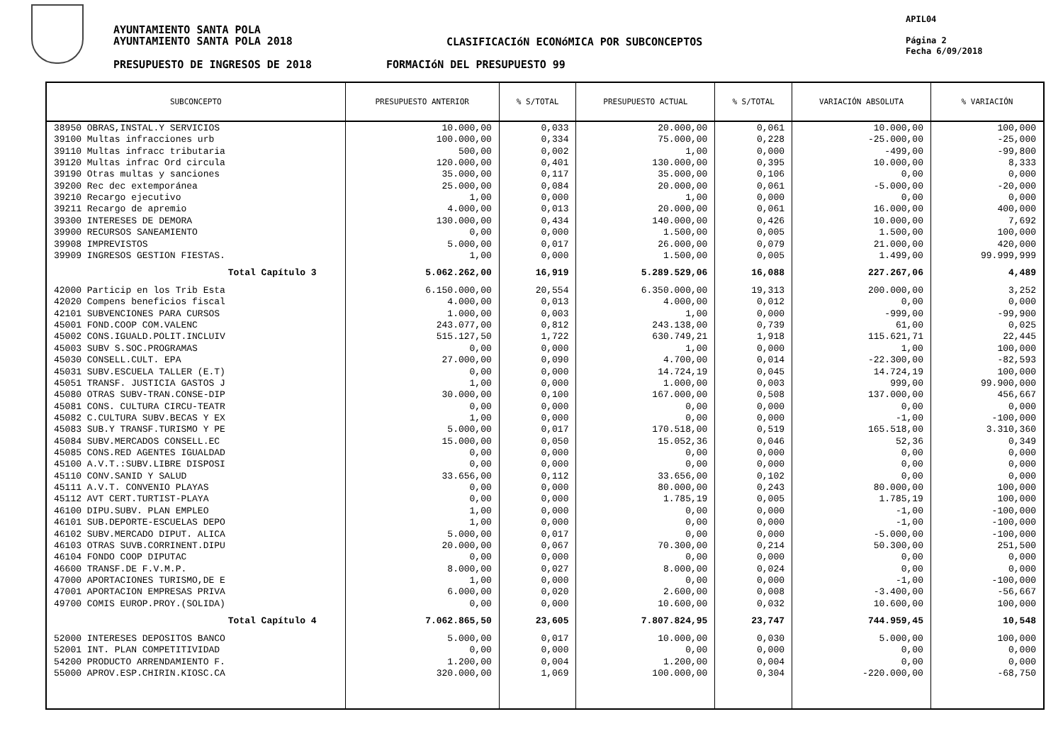AYUNTAMIENTO SANTA POLA
AYUNTAMIENTO SANTA POLA 2018
CLASIFICACIóN ECONóMICA POR SUBCONCEPTOS
APIL04
Página 2
Fecha 6/09/2018
PRESUPUESTO DE INGRESOS DE 2018
FORMACIóN DEL PRESUPUESTO 99
| SUBCONCEPTO | PRESUPUESTO ANTERIOR | % S/TOTAL | PRESUPUESTO ACTUAL | % S/TOTAL | VARIACIÓN ABSOLUTA | % VARIACIÓN |
| --- | --- | --- | --- | --- | --- | --- |
| 38950 OBRAS,INSTAL.Y SERVICIOS | 10.000,00 | 0,033 | 20.000,00 | 0,061 | 10.000,00 | 100,000 |
| 39100 Multas infracciones urb | 100.000,00 | 0,334 | 75.000,00 | 0,228 | -25.000,00 | -25,000 |
| 39110 Multas infracc tributaria | 500,00 | 0,002 | 1,00 | 0,000 | -499,00 | -99,800 |
| 39120 Multas infrac Ord circula | 120.000,00 | 0,401 | 130.000,00 | 0,395 | 10.000,00 | 8,333 |
| 39190 Otras multas y sanciones | 35.000,00 | 0,117 | 35.000,00 | 0,106 | 0,00 | 0,000 |
| 39200 Rec dec extemporánea | 25.000,00 | 0,084 | 20.000,00 | 0,061 | -5.000,00 | -20,000 |
| 39210 Recargo ejecutivo | 1,00 | 0,000 | 1,00 | 0,000 | 0,00 | 0,000 |
| 39211 Recargo de apremio | 4.000,00 | 0,013 | 20.000,00 | 0,061 | 16.000,00 | 400,000 |
| 39300 INTERESES DE DEMORA | 130.000,00 | 0,434 | 140.000,00 | 0,426 | 10.000,00 | 7,692 |
| 39900 RECURSOS SANEAMIENTO | 0,00 | 0,000 | 1.500,00 | 0,005 | 1.500,00 | 100,000 |
| 39908 IMPREVISTOS | 5.000,00 | 0,017 | 26.000,00 | 0,079 | 21.000,00 | 420,000 |
| 39909 INGRESOS GESTION FIESTAS. | 1,00 | 0,000 | 1.500,00 | 0,005 | 1.499,00 | 99.999,999 |
| Total Capítulo 3 | 5.062.262,00 | 16,919 | 5.289.529,06 | 16,088 | 227.267,06 | 4,489 |
| 42000 Particip en los Trib Esta | 6.150.000,00 | 20,554 | 6.350.000,00 | 19,313 | 200.000,00 | 3,252 |
| 42020 Compens beneficios fiscal | 4.000,00 | 0,013 | 4.000,00 | 0,012 | 0,00 | 0,000 |
| 42101 SUBVENCIONES PARA CURSOS | 1.000,00 | 0,003 | 1,00 | 0,000 | -999,00 | -99,900 |
| 45001 FOND.COOP COM.VALENC | 243.077,00 | 0,812 | 243.138,00 | 0,739 | 61,00 | 0,025 |
| 45002 CONS.IGUALD.POLIT.INCLUIV | 515.127,50 | 1,722 | 630.749,21 | 1,918 | 115.621,71 | 22,445 |
| 45003 SUBV S.SOC.PROGRAMAS | 0,00 | 0,000 | 1,00 | 0,000 | 1,00 | 100,000 |
| 45030 CONSELL.CULT. EPA | 27.000,00 | 0,090 | 4.700,00 | 0,014 | -22.300,00 | -82,593 |
| 45031 SUBV.ESCUELA TALLER (E.T) | 0,00 | 0,000 | 14.724,19 | 0,045 | 14.724,19 | 100,000 |
| 45051 TRANSF. JUSTICIA GASTOS J | 1,00 | 0,000 | 1.000,00 | 0,003 | 999,00 | 99.900,000 |
| 45080 OTRAS SUBV-TRAN.CONSE-DIP | 30.000,00 | 0,100 | 167.000,00 | 0,508 | 137.000,00 | 456,667 |
| 45081 CONS. CULTURA CIRCU-TEATR | 0,00 | 0,000 | 0,00 | 0,000 | 0,00 | 0,000 |
| 45082 C.CULTURA SUBV.BECAS Y EX | 1,00 | 0,000 | 0,00 | 0,000 | -1,00 | -100,000 |
| 45083 SUB.Y TRANSF.TURISMO Y PE | 5.000,00 | 0,017 | 170.518,00 | 0,519 | 165.518,00 | 3.310,360 |
| 45084 SUBV.MERCADOS CONSELL.EC | 15.000,00 | 0,050 | 15.052,36 | 0,046 | 52,36 | 0,349 |
| 45085 CONS.RED AGENTES IGUALDAD | 0,00 | 0,000 | 0,00 | 0,000 | 0,00 | 0,000 |
| 45100 A.V.T.:SUBV.LIBRE DISPOSI | 0,00 | 0,000 | 0,00 | 0,000 | 0,00 | 0,000 |
| 45110 CONV.SANID Y SALUD | 33.656,00 | 0,112 | 33.656,00 | 0,102 | 0,00 | 0,000 |
| 45111 A.V.T. CONVENIO PLAYAS | 0,00 | 0,000 | 80.000,00 | 0,243 | 80.000,00 | 100,000 |
| 45112 AVT CERT.TURTIST-PLAYA | 0,00 | 0,000 | 1.785,19 | 0,005 | 1.785,19 | 100,000 |
| 46100 DIPU.SUBV. PLAN EMPLEO | 1,00 | 0,000 | 0,00 | 0,000 | -1,00 | -100,000 |
| 46101 SUB.DEPORTE-ESCUELAS DEPO | 1,00 | 0,000 | 0,00 | 0,000 | -1,00 | -100,000 |
| 46102 SUBV.MERCADO DIPUT. ALICA | 5.000,00 | 0,017 | 0,00 | 0,000 | -5.000,00 | -100,000 |
| 46103 OTRAS SUVB.CORRINENT.DIPU | 20.000,00 | 0,067 | 70.300,00 | 0,214 | 50.300,00 | 251,500 |
| 46104 FONDO COOP DIPUTAC | 0,00 | 0,000 | 0,00 | 0,000 | 0,00 | 0,000 |
| 46600 TRANSF.DE F.V.M.P. | 8.000,00 | 0,027 | 8.000,00 | 0,024 | 0,00 | 0,000 |
| 47000 APORTACIONES TURISMO,DE E | 1,00 | 0,000 | 0,00 | 0,000 | -1,00 | -100,000 |
| 47001 APORTACION EMPRESAS PRIVA | 6.000,00 | 0,020 | 2.600,00 | 0,008 | -3.400,00 | -56,667 |
| 49700 COMIS EUROP.PROY.(SOLIDA) | 0,00 | 0,000 | 10.600,00 | 0,032 | 10.600,00 | 100,000 |
| Total Capítulo 4 | 7.062.865,50 | 23,605 | 7.807.824,95 | 23,747 | 744.959,45 | 10,548 |
| 52000 INTERESES DEPOSITOS BANCO | 5.000,00 | 0,017 | 10.000,00 | 0,030 | 5.000,00 | 100,000 |
| 52001 INT. PLAN COMPETITIVIDAD | 0,00 | 0,000 | 0,00 | 0,000 | 0,00 | 0,000 |
| 54200 PRODUCTO ARRENDAMIENTO F. | 1.200,00 | 0,004 | 1.200,00 | 0,004 | 0,00 | 0,000 |
| 55000 APROV.ESP.CHIRIN.KIOSC.CA | 320.000,00 | 1,069 | 100.000,00 | 0,304 | -220.000,00 | -68,750 |